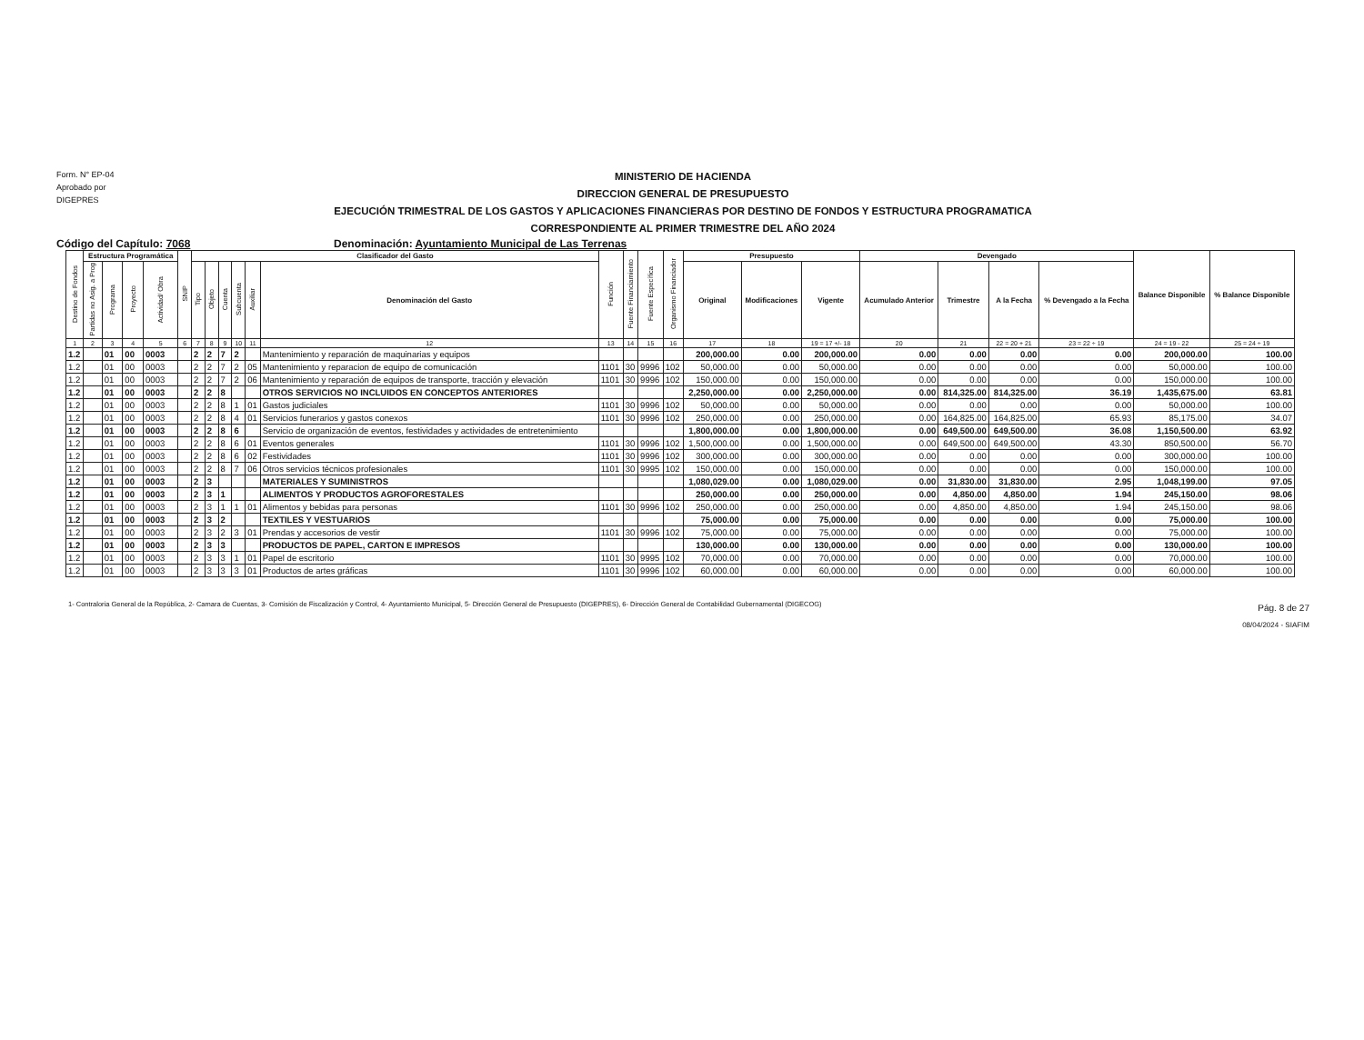Form. N° EP-04
Aprobado por
DIGEPRES
MINISTERIO DE HACIENDA
DIRECCION GENERAL DE PRESUPUESTO
EJECUCIÓN TRIMESTRAL DE LOS GASTOS Y APLICACIONES FINANCIERAS POR DESTINO DE FONDOS Y ESTRUCTURA PROGRAMATICA
CORRESPONDIENTE AL PRIMER TRIMESTRE DEL AÑO 2024
Código del Capítulo: 7068 Denominación: Ayuntamiento Municipal de Las Terrenas
| Destino de Fondos | Estructura Programática | | | | SNIP | Clasificador del Gasto | | | | | | Función | Fuente Financiamiento | Fuente Específica | Organismo Financiador | Presupuesto | | | Devengado | | | | Balance Disponible | % Balance Disponible |
| --- | --- | --- | --- | --- | --- | --- | --- | --- | --- | --- | --- | --- | --- | --- | --- | --- | --- | --- | --- | --- | --- | --- | --- | --- |
| | Partidas no Asig. a Prog | Programa | Proyecto | Actividad/ Obra | | Tipo | Objeto | Cuenta | Subcuenta | Auxiliar | Denominación del Gasto | | | | | Original | Modificaciones | Vigente | Acumulado Anterior | Trimestre | A la Fecha | % Devengado a la Fecha | | |
| 1 | 2 | 3 | 4 | 5 | 6 | 7 | 8 | 9 | 10 | 11 | 12 | 13 | 14 | 15 | 16 | 17 | 18 | 19 = 17 +/- 18 | 20 | 21 | 22 = 20 + 21 | 23 = 22 ÷ 19 | 24 = 19 - 22 | 25 = 24 ÷ 19 |
| 1.2 | | 01 | 00 | 0003 | | 2 | 2 | 7 | 2 | | Mantenimiento y reparación de maquinarias y equipos | | | | | 200,000.00 | 0.00 | 200,000.00 | 0.00 | 0.00 | 0.00 | 0.00 | 200,000.00 | 100.00 |
| 1.2 | | 01 | 00 | 0003 | | 2 | 2 | 7 | 2 | 05 | Mantenimiento y reparacion de equipo de comunicación | 1101 | 30 | 9996 | 102 | 50,000.00 | 0.00 | 50,000.00 | 0.00 | 0.00 | 0.00 | 0.00 | 50,000.00 | 100.00 |
| 1.2 | | 01 | 00 | 0003 | | 2 | 2 | 7 | 2 | 06 | Mantenimiento y reparación de equipos de transporte, tracción y elevación | 1101 | 30 | 9996 | 102 | 150,000.00 | 0.00 | 150,000.00 | 0.00 | 0.00 | 0.00 | 0.00 | 150,000.00 | 100.00 |
| 1.2 | | 01 | 00 | 0003 | | 2 | 2 | 8 | | | OTROS SERVICIOS NO INCLUIDOS EN CONCEPTOS ANTERIORES | | | | | 2,250,000.00 | 0.00 | 2,250,000.00 | 0.00 | 814,325.00 | 814,325.00 | 36.19 | 1,435,675.00 | 63.81 |
| 1.2 | | 01 | 00 | 0003 | | 2 | 2 | 8 | 1 | 01 | Gastos judiciales | 1101 | 30 | 9996 | 102 | 50,000.00 | 0.00 | 50,000.00 | 0.00 | 0.00 | 0.00 | 0.00 | 50,000.00 | 100.00 |
| 1.2 | | 01 | 00 | 0003 | | 2 | 2 | 8 | 4 | 01 | Servicios funerarios y gastos conexos | 1101 | 30 | 9996 | 102 | 250,000.00 | 0.00 | 250,000.00 | 0.00 | 164,825.00 | 164,825.00 | 65.93 | 85,175.00 | 34.07 |
| 1.2 | | 01 | 00 | 0003 | | 2 | 2 | 8 | 6 | | Servicio de organización de eventos, festividades y actividades de entretenimiento | | | | | 1,800,000.00 | 0.00 | 1,800,000.00 | 0.00 | 649,500.00 | 649,500.00 | 36.08 | 1,150,500.00 | 63.92 |
| 1.2 | | 01 | 00 | 0003 | | 2 | 2 | 8 | 6 | 01 | Eventos generales | 1101 | 30 | 9996 | 102 | 1,500,000.00 | 0.00 | 1,500,000.00 | 0.00 | 649,500.00 | 649,500.00 | 43.30 | 850,500.00 | 56.70 |
| 1.2 | | 01 | 00 | 0003 | | 2 | 2 | 8 | 6 | 02 | Festividades | 1101 | 30 | 9996 | 102 | 300,000.00 | 0.00 | 300,000.00 | 0.00 | 0.00 | 0.00 | 0.00 | 300,000.00 | 100.00 |
| 1.2 | | 01 | 00 | 0003 | | 2 | 2 | 8 | 7 | 06 | Otros servicios técnicos profesionales | 1101 | 30 | 9995 | 102 | 150,000.00 | 0.00 | 150,000.00 | 0.00 | 0.00 | 0.00 | 0.00 | 150,000.00 | 100.00 |
| 1.2 | | 01 | 00 | 0003 | | 2 | 3 | | | | MATERIALES Y SUMINISTROS | | | | | 1,080,029.00 | 0.00 | 1,080,029.00 | 0.00 | 31,830.00 | 31,830.00 | 2.95 | 1,048,199.00 | 97.05 |
| 1.2 | | 01 | 00 | 0003 | | 2 | 3 | 1 | | | ALIMENTOS Y PRODUCTOS AGROFORESTALES | | | | | 250,000.00 | 0.00 | 250,000.00 | 0.00 | 4,850.00 | 4,850.00 | 1.94 | 245,150.00 | 98.06 |
| 1.2 | | 01 | 00 | 0003 | | 2 | 3 | 1 | 1 | 01 | Alimentos y bebidas para personas | 1101 | 30 | 9996 | 102 | 250,000.00 | 0.00 | 250,000.00 | 0.00 | 4,850.00 | 4,850.00 | 1.94 | 245,150.00 | 98.06 |
| 1.2 | | 01 | 00 | 0003 | | 2 | 3 | 2 | | | TEXTILES Y VESTUARIOS | | | | | 75,000.00 | 0.00 | 75,000.00 | 0.00 | 0.00 | 0.00 | 0.00 | 75,000.00 | 100.00 |
| 1.2 | | 01 | 00 | 0003 | | 2 | 3 | 2 | 3 | 01 | Prendas y accesorios de vestir | 1101 | 30 | 9996 | 102 | 75,000.00 | 0.00 | 75,000.00 | 0.00 | 0.00 | 0.00 | 0.00 | 75,000.00 | 100.00 |
| 1.2 | | 01 | 00 | 0003 | | 2 | 3 | 3 | | | PRODUCTOS DE PAPEL, CARTON E IMPRESOS | | | | | 130,000.00 | 0.00 | 130,000.00 | 0.00 | 0.00 | 0.00 | 0.00 | 130,000.00 | 100.00 |
| 1.2 | | 01 | 00 | 0003 | | 2 | 3 | 3 | 1 | 01 | Papel de escritorio | 1101 | 30 | 9995 | 102 | 70,000.00 | 0.00 | 70,000.00 | 0.00 | 0.00 | 0.00 | 0.00 | 70,000.00 | 100.00 |
| 1.2 | | 01 | 00 | 0003 | | 2 | 3 | 3 | 3 | 01 | Productos de artes gráficas | 1101 | 30 | 9996 | 102 | 60,000.00 | 0.00 | 60,000.00 | 0.00 | 0.00 | 0.00 | 0.00 | 60,000.00 | 100.00 |
1- Contraloria General de la República, 2- Camara de Cuentas, 3- Comisión de Fiscalización y Control, 4- Ayuntamiento Municipal, 5- Dirección General de Presupuesto (DIGEPRES), 6- Dirección General de Contabilidad Gubernamental (DIGECOG)
Pág. 8 de 27
08/04/2024 - SIAFIM